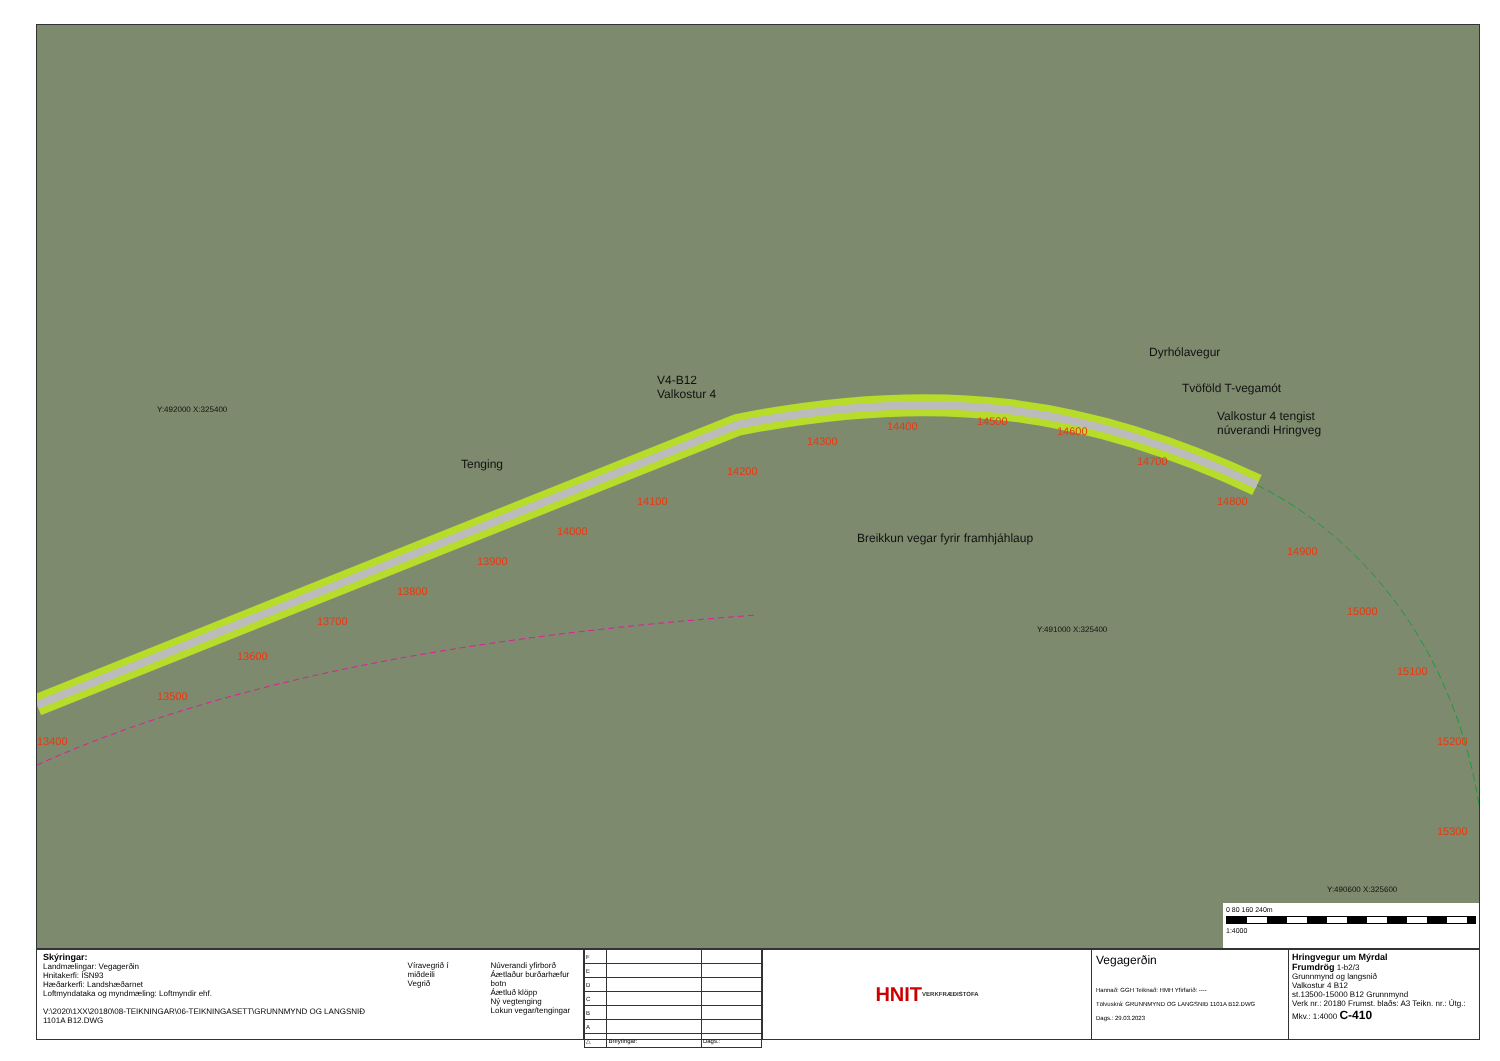Dyrhólavegur
Tvöföld T-vegamót
Valkostur 4 tengist
núverandi Hringveg
V4-B12
Valkostur 4
Tenging
Breikkun vegar fyrir framhjáhlaup
13500
13600
13700
13800
13900
14000
14100
14200
14300
14400 14500
14600
14700
14800
14900
15000
15100
15200
15300
13400
Y:492000 X:325400
Y:491000 X:325400
Y:490600 X:325600
0 80 160 240m
1:4000
Skýringar:
Landmælingar: Vegagerðin
Hnitakerfi: ÍSN93
Hæðarkerfi: Landshæðarnet
Loftmyndataka og myndmæling: Loftmyndir ehf.
V:\2020\1XX\20180\08-TEIKNINGAR\06-TEIKNINGASETT\GRUNNMYND OG LANGSNIÐ 1101A B12.DWG
Víravegrið í miðdeili
Vegrið
Núverandi yfirborð
Áætlaður burðarhæfur botn
Áætluð klöpp
Ný vegtenging
Lokun vegar/tengingar
| F | | |
| E | | |
| D | | |
| C | | |
| B | | |
| A | | |
| △ | Breytingar: | Dags.: |
HNIT VERKFRÆÐISTOFA
Vegagerðin
Hannað: GGH Teiknað: HMH Yfirfarið: ----
Tölvuskrá: GRUNNMYND OG LANGSNIÐ 1101A B12.DWG
Dags.: 29.03.2023
Hringvegur um Mýrdal
Frumdrög 1-b2/3
Grunnmynd og langsnið
Valkostur 4 B12
st.13500-15000 B12 Grunnmynd
Verk nr.: 20180 Frumst. blaðs: A3 Teikn. nr.: Útg.:
Mkv.: 1:4000 C-410